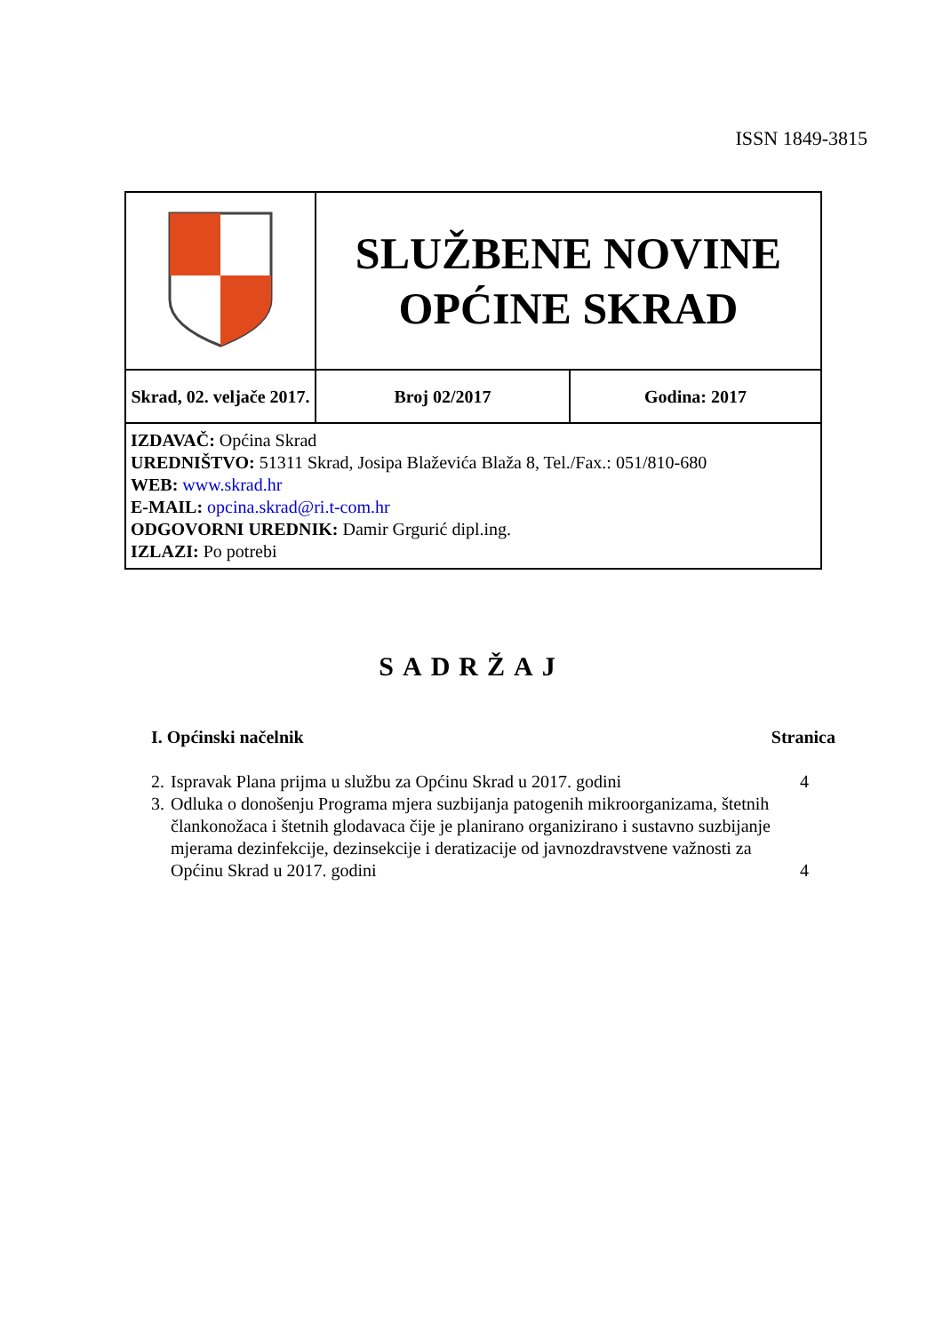ISSN 1849-3815
| | SLUŽBENE NOVINE OPĆINE SKRAD | |
| Skrad, 02. veljače 2017. | Broj 02/2017 | Godina: 2017 |
| IZDAVAČ: Općina Skrad UREDNIŠTVO: 51311 Skrad, Josipa Blaževića Blaža 8, Tel./Fax.: 051/810-680 WEB: www.skrad.hr E-MAIL: opcina.skrad@ri.t-com.hr ODGOVORNI UREDNIK: Damir Grgurić dipl.ing. IZLAZI: Po potrebi | | |
SADRŽAJ
| I. Općinski načelnik | | Stranica |
| 2. | Ispravak Plana prijma u službu za Općinu Skrad u 2017. godini | 4 |
| 3. | Odluka o donošenju Programa mjera suzbijanja patogenih mikroorganizama, štetnih člankonožaca i štetnih glodavaca čije je planirano organizirano i sustavno suzbijanje mjerama dezinfekcije, dezinsekcije i deratizacije od javnozdravstvene važnosti za Općinu Skrad u 2017. godini | 4 |